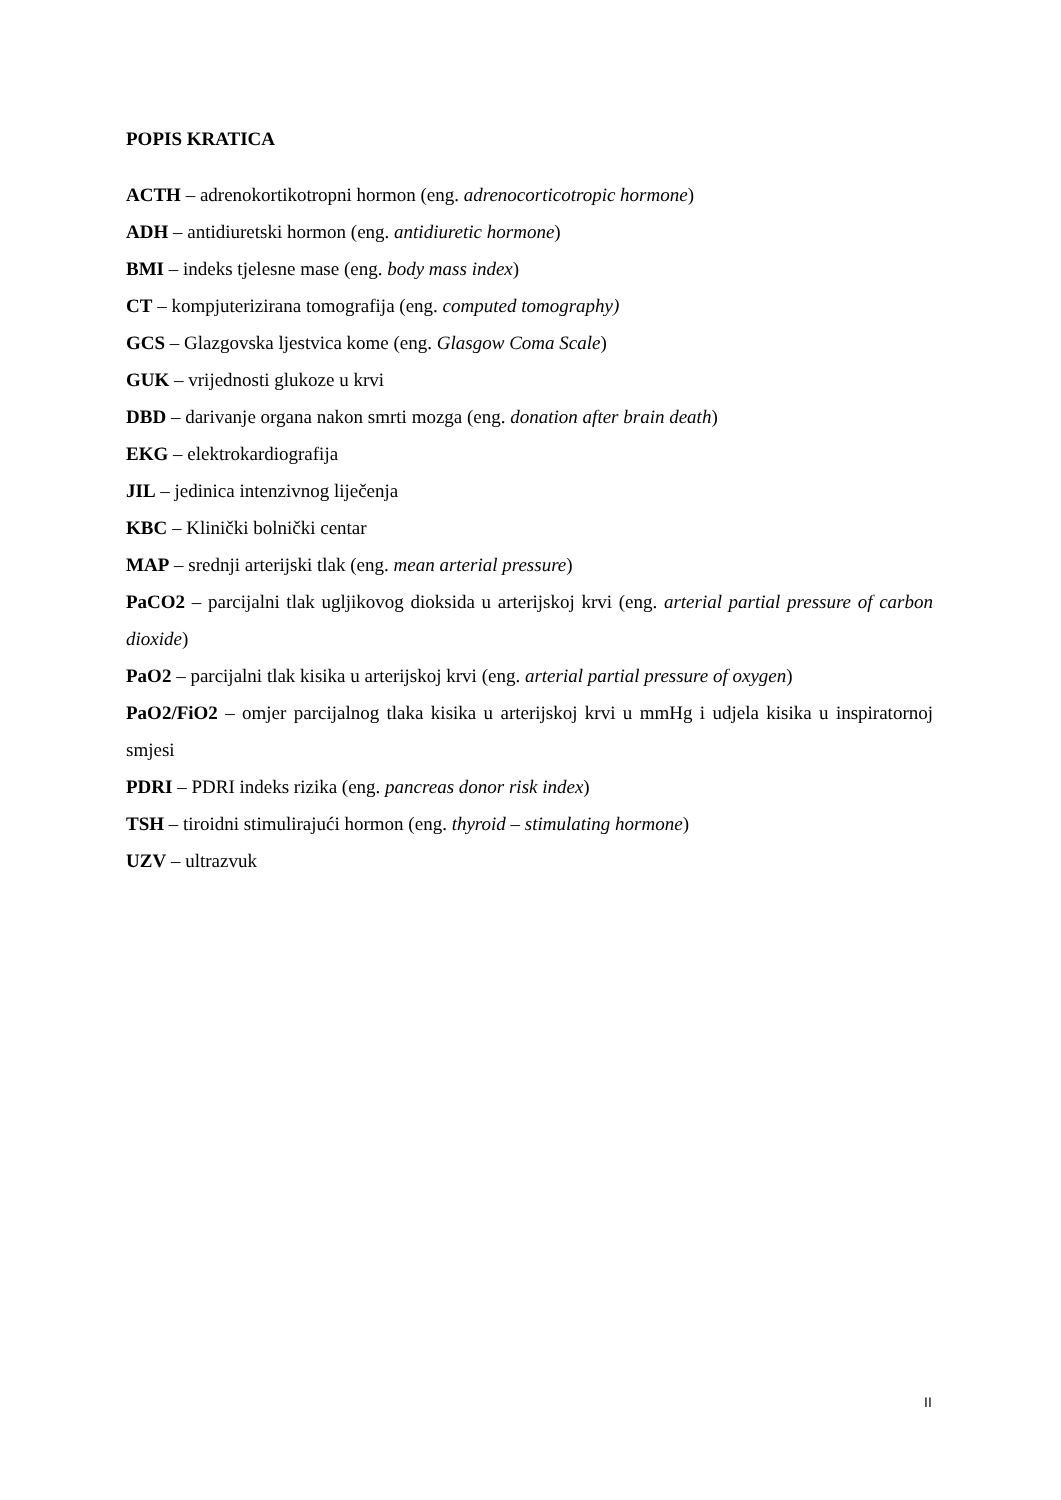POPIS KRATICA
ACTH – adrenokortikotropni hormon (eng. adrenocorticotropic hormone)
ADH – antidiuretski hormon (eng. antidiuretic hormone)
BMI – indeks tjelesne mase (eng. body mass index)
CT – kompjuterizirana tomografija (eng. computed tomography)
GCS – Glazgovska ljestvica kome (eng. Glasgow Coma Scale)
GUK – vrijednosti glukoze u krvi
DBD – darivanje organa nakon smrti mozga (eng. donation after brain death)
EKG – elektrokardiografija
JIL – jedinica intenzivnog liječenja
KBC – Klinički bolnički centar
MAP – srednji arterijski tlak (eng. mean arterial pressure)
PaCO2 – parcijalni tlak ugljikovog dioksida u arterijskoj krvi (eng. arterial partial pressure of carbon dioxide)
PaO2 – parcijalni tlak kisika u arterijskoj krvi (eng. arterial partial pressure of oxygen)
PaO2/FiO2 – omjer parcijalnog tlaka kisika u arterijskoj krvi u mmHg i udjela kisika u inspiratornoj smjesi
PDRI – PDRI indeks rizika (eng. pancreas donor risk index)
TSH – tiroidni stimulirajući hormon (eng. thyroid – stimulating hormone)
UZV – ultrazvuk
II